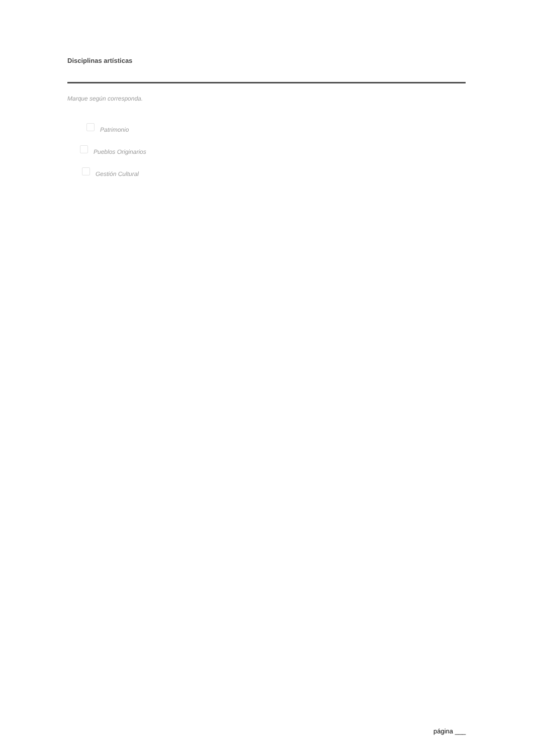Disciplinas artísticas
Marque según corresponda.
Patrimonio
Pueblos Originarios
Gestión Cultural
página ___